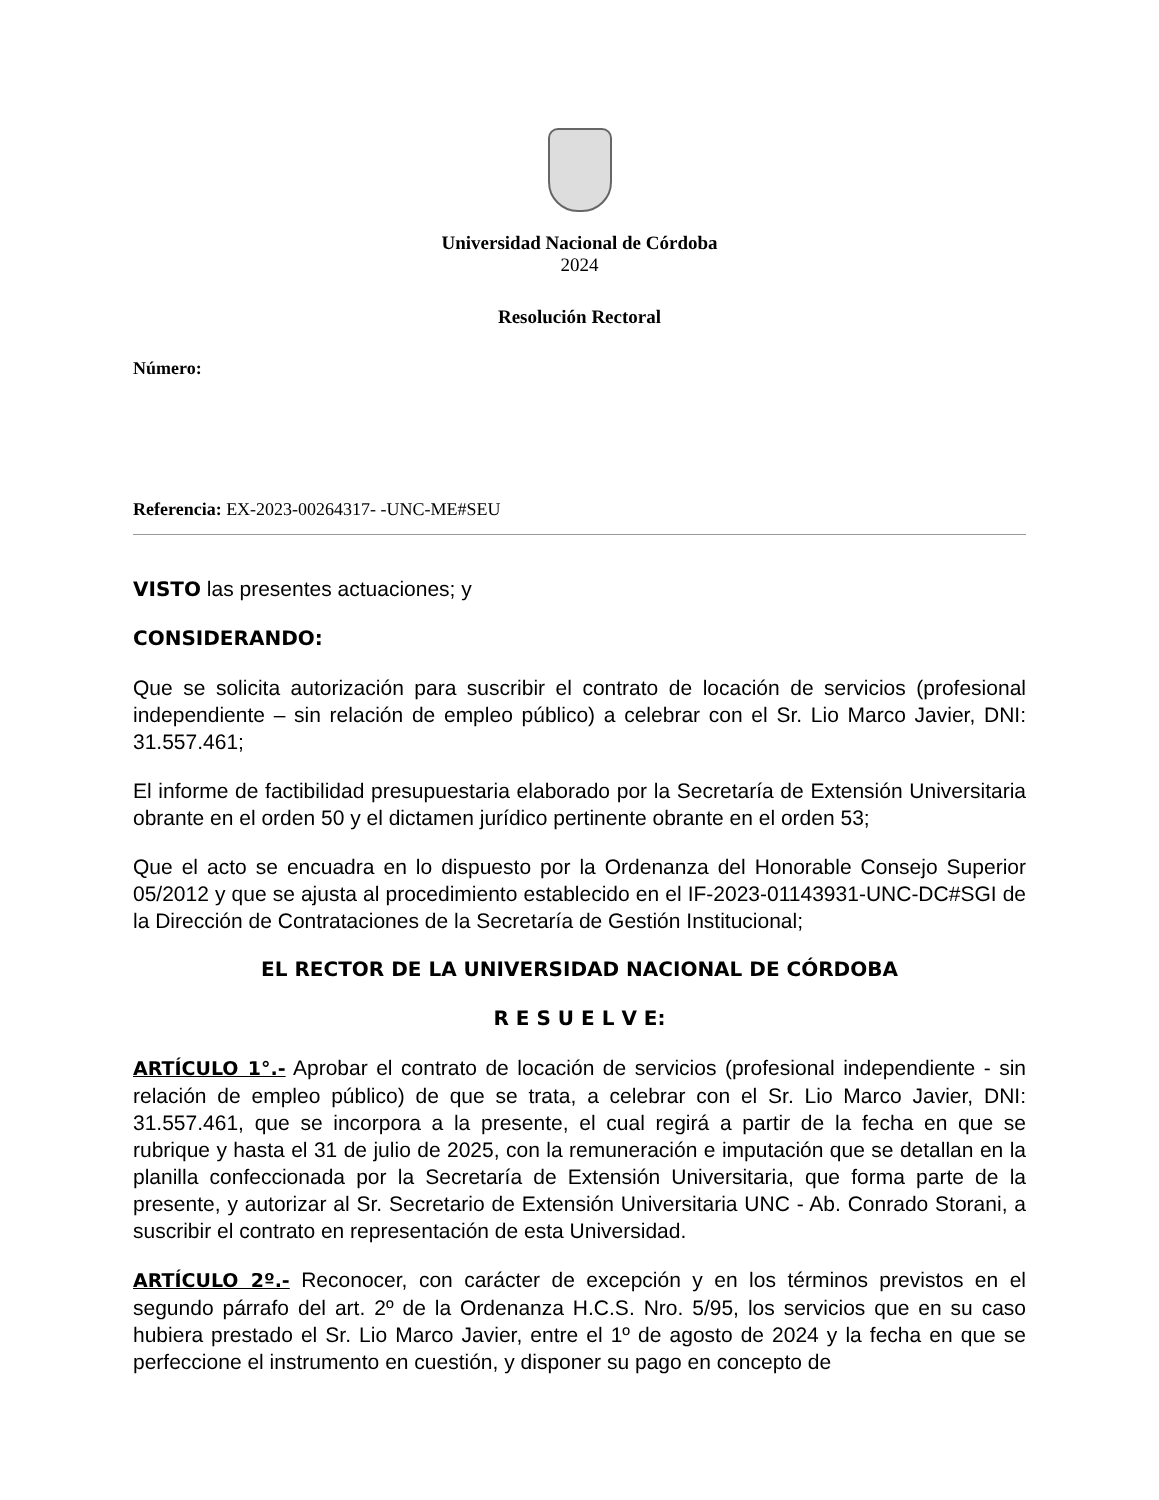Universidad Nacional de Córdoba
2024
Resolución Rectoral
Número:
Referencia: EX-2023-00264317- -UNC-ME#SEU
VISTO las presentes actuaciones; y
CONSIDERANDO:
Que se solicita autorización para suscribir el contrato de locación de servicios (profesional independiente – sin relación de empleo público) a celebrar con el Sr. Lio Marco Javier, DNI: 31.557.461;
El informe de factibilidad presupuestaria elaborado por la Secretaría de Extensión Universitaria obrante en el orden 50 y el dictamen jurídico pertinente obrante en el orden 53;
Que el acto se encuadra en lo dispuesto por la Ordenanza del Honorable Consejo Superior 05/2012 y que se ajusta al procedimiento establecido en el IF-2023-01143931-UNC-DC#SGI de la Dirección de Contrataciones de la Secretaría de Gestión Institucional;
EL RECTOR DE LA UNIVERSIDAD NACIONAL DE CÓRDOBA
R E S U E L V E:
ARTÍCULO 1°.- Aprobar el contrato de locación de servicios (profesional independiente - sin relación de empleo público) de que se trata, a celebrar con el Sr. Lio Marco Javier, DNI: 31.557.461, que se incorpora a la presente, el cual regirá a partir de la fecha en que se rubrique y hasta el 31 de julio de 2025, con la remuneración e imputación que se detallan en la planilla confeccionada por la Secretaría de Extensión Universitaria, que forma parte de la presente, y autorizar al Sr. Secretario de Extensión Universitaria UNC - Ab. Conrado Storani, a suscribir el contrato en representación de esta Universidad.
ARTÍCULO 2º.- Reconocer, con carácter de excepción y en los términos previstos en el segundo párrafo del art. 2º de la Ordenanza H.C.S. Nro. 5/95, los servicios que en su caso hubiera prestado el Sr. Lio Marco Javier, entre el 1º de agosto de 2024 y la fecha en que se perfeccione el instrumento en cuestión, y disponer su pago en concepto de